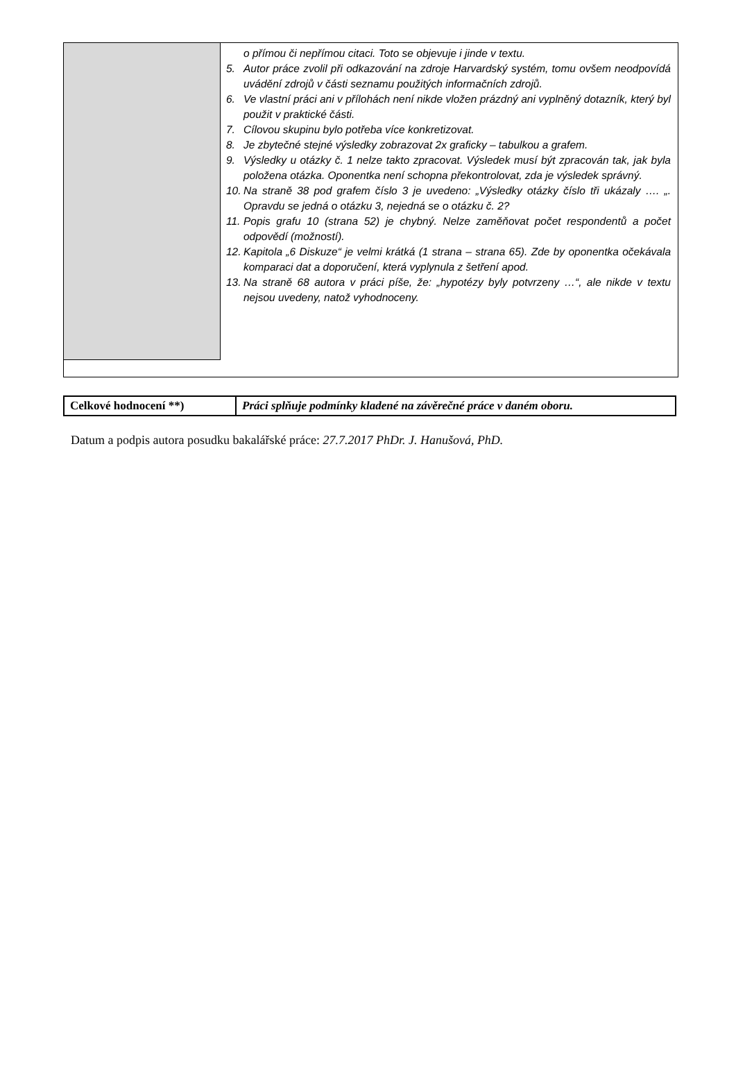| | o přímou či nepřímou citaci. Toto se objevuje i jinde v textu. 5. Autor práce zvolil při odkazování na zdroje Harvardský systém, tomu ovšem neodpovídá uvádění zdrojů v části seznamu použitých informačních zdrojů. 6. Ve vlastní práci ani v přílohách není nikde vložen prázdný ani vyplněný dotazník, který byl použit v praktické části. 7. Cílovou skupinu bylo potřeba více konkretizovat. 8. Je zbytečné stejné výsledky zobrazovat 2x graficky – tabulkou a grafem. 9. Výsledky u otázky č. 1 nelze takto zpracovat. Výsledek musí být zpracován tak, jak byla položena otázka. Oponentka není schopna překontrolovat, zda je výsledek správný. 10. Na straně 38 pod grafem číslo 3 je uvedeno: „Výsledky otázky číslo tři ukázaly …. „. Opravdu se jedná o otázku 3, nejedná se o otázku č. 2? 11. Popis grafu 10 (strana 52) je chybný. Nelze zaměňovat počet respondentů a počet odpovědí (možností). 12. Kapitola „6 Diskuze“ je velmi krátká (1 strana – strana 65). Zde by oponentka očekávala komparaci dat a doporučení, která vyplynula z šetření apod. 13. Na straně 68 autora v práci píše, že: „hypotézy byly potvrzeny …“, ale nikde v textu nejsou uvedeny, natož vyhodnoceny. |
| Celkové hodnocení **) | Práci splňuje podmínky kladené na závěrečné práce v daném oboru. |
Datum a podpis autora posudku bakalářské práce: 27.7.2017 PhDr. J. Hanušová, PhD.